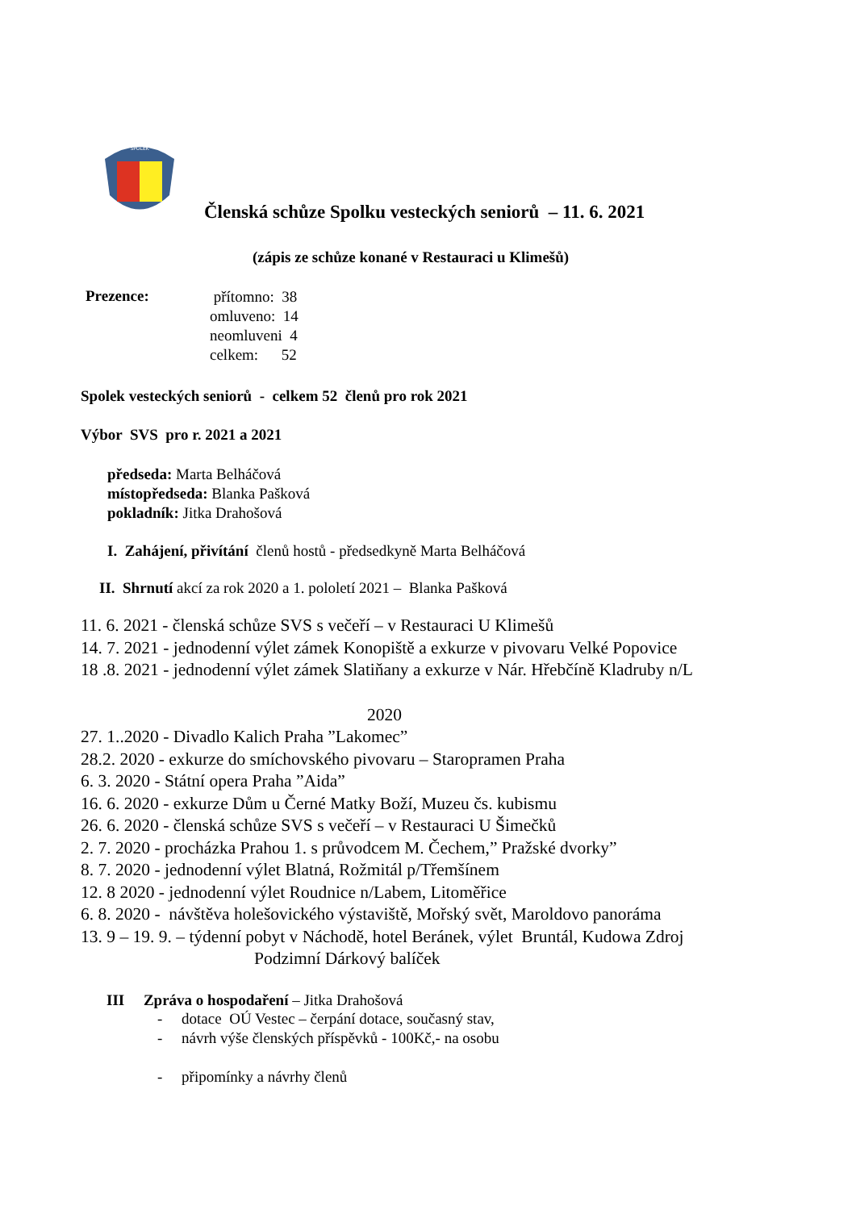SPOLEK
Členská schůze Spolku vesteckých seniorů – 11. 6. 2021
(zápis ze schůze konané v Restauraci u Klimešů)
Prezence:
přítomno: 38
omluveno: 14
neomluveni 4
celkem: 52
Spolek vesteckých seniorů - celkem 52 členů pro rok 2021
Výbor SVS pro r. 2021 a 2021
předseda: Marta Belháčová
místopředseda: Blanka Pašková
pokladník: Jitka Drahošová
I. Zahájení, přivítání členů hostů - předsedkyně Marta Belháčová
II. Shrnutí akcí za rok 2020 a 1. pololetí 2021 – Blanka Pašková
11. 6. 2021 - členská schůze SVS s večeří – v Restauraci U Klimešů
14. 7. 2021 - jednodenní výlet zámek Konopiště a exkurze v pivovaru Velké Popovice
18 .8. 2021 - jednodenní výlet zámek Slatiňany a exkurze v Nár. Hřebčíně Kladruby n/L
2020
27. 1..2020 - Divadlo Kalich Praha ”Lakomec”
28.2. 2020 - exkurze do smíchovského pivovaru – Staropramen Praha
6. 3. 2020 - Státní opera Praha ”Aida”
16. 6. 2020 - exkurze Dům u Černé Matky Boží, Muzeu čs. kubismu
26. 6. 2020 - členská schůze SVS s večeří – v Restauraci U Šimečků
2. 7. 2020 - procházka Prahou 1. s průvodcem M. Čechem,” Pražské dvorky”
8. 7. 2020 - jednodenní výlet Blatná, Rožmitál p/Třemšínem
12. 8 2020 - jednodenní výlet Roudnice n/Labem, Litoměřice
6. 8. 2020 - návštěva holešovického výstaviště, Mořský svět, Maroldovo panoráma
13. 9 – 19. 9. – týdenní pobyt v Náchodě, hotel Beránek, výlet Bruntál, Kudowa Zdroj
Podzimní Dárkový balíček
III Zpráva o hospodaření – Jitka Drahošová
- dotace OÚ Vestec – čerpání dotace, současný stav,
- návrh výše členských příspěvků - 100Kč,- na osobu
- připomínky a návrhy členů